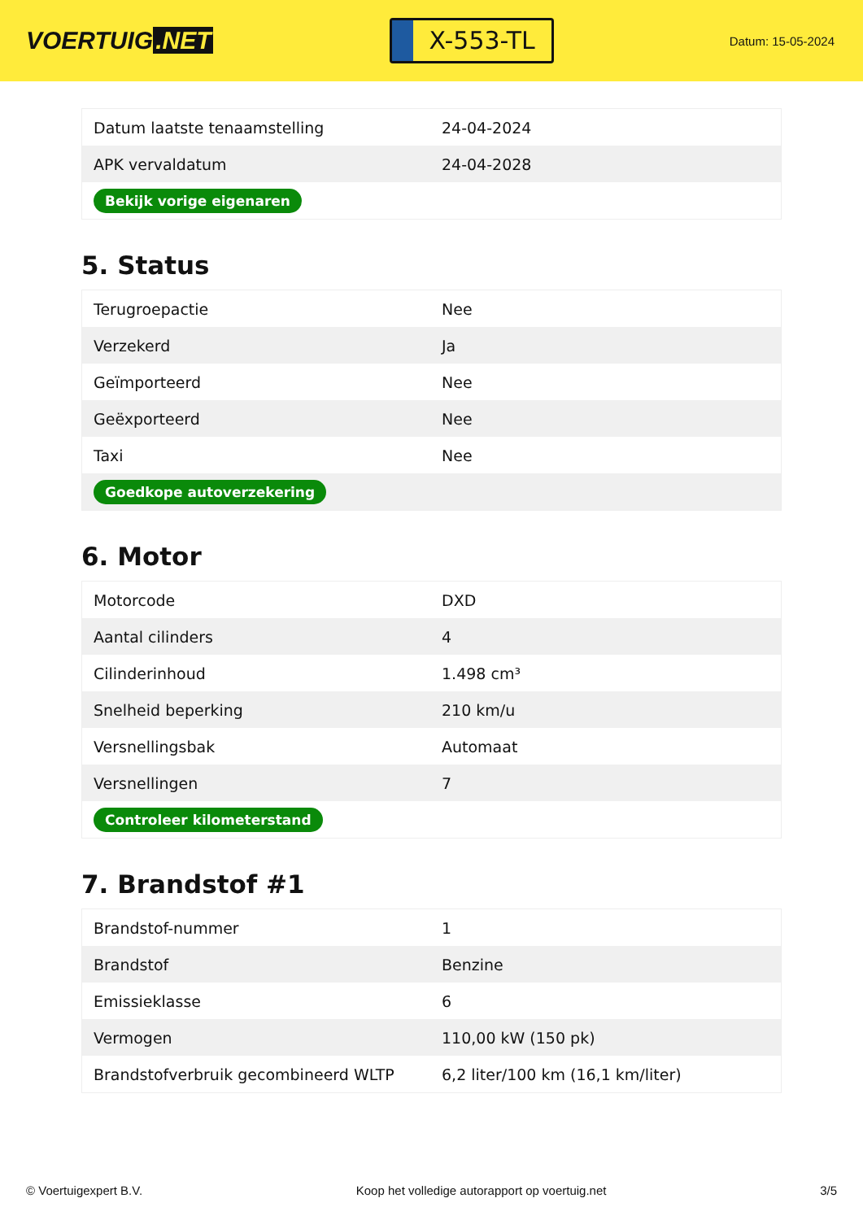VOERTUIG.NET
X-553-TL
Datum: 15-05-2024
| Datum laatste tenaamstelling | 24-04-2024 |
| APK vervaldatum | 24-04-2028 |
| Bekijk vorige eigenaren | |
5. Status
| Terugroepactie | Nee |
| Verzekerd | Ja |
| Geïmporteerd | Nee |
| Geëxporteerd | Nee |
| Taxi | Nee |
| Goedkope autoverzekering | |
6. Motor
| Motorcode | DXD |
| Aantal cilinders | 4 |
| Cilinderinhoud | 1.498 cm³ |
| Snelheid beperking | 210 km/u |
| Versnellingsbak | Automaat |
| Versnellingen | 7 |
| Controleer kilometerstand | |
7. Brandstof #1
| Brandstof-nummer | 1 |
| Brandstof | Benzine |
| Emissieklasse | 6 |
| Vermogen | 110,00 kW (150 pk) |
| Brandstofverbruik gecombineerd WLTP | 6,2 liter/100 km (16,1 km/liter) |
© Voertuigexpert B.V. Koop het volledige autorapport op voertuig.net 3/5